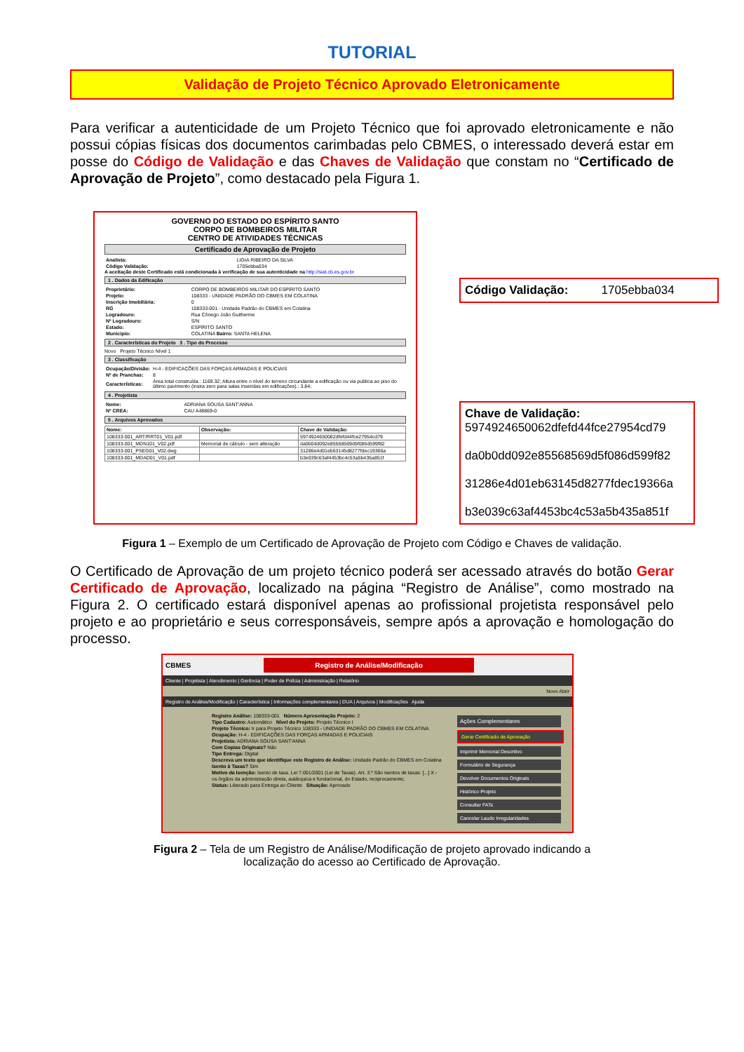TUTORIAL
Validação de Projeto Técnico Aprovado Eletronicamente
Para verificar a autenticidade de um Projeto Técnico que foi aprovado eletronicamente e não possui cópias físicas dos documentos carimbadas pelo CBMES, o interessado deverá estar em posse do Código de Validação e das Chaves de Validação que constam no “Certificado de Aprovação de Projeto”, como destacado pela Figura 1.
GOVERNO DO ESTADO DO ESPÍRITO SANTO
CORPO DE BOMBEIROS MILITAR
CENTRO DE ATIVIDADES TÉCNICAS
Certificado de Aprovação de Projeto
| Analista: | LIGIA RIBEIRO DA SILVA |
| Código Validação: | 1705ebba034 |
A aceitação deste Certificado está condicionada à verificação de sua autenticidade na http://siat.cb.es.gov.br
1 . Dados da Edificação
| Proprietário: | CORPO DE BOMBEIROS MILITAR DO ESPÍRITO SANTO |
| Projeto: | 108333 - UNIDADE PADRÃO DO CBMES EM COLATINA |
| Inscrição Imobiliária: | 0 |
| RG | 108333-001 - Unidade Padrão do CBMES em Colatina |
| Logradouro: | Rua Cônego João Guilherme |
| Nº Logradouro: | S/N |
| Estado: | ESPÍRITO SANTO |
| Municipio: | COLATINA Bairro: SANTA HELENA |
2 . Características do Projeto 3 . Tipo do Processo
Novo Projeto Técnico Nível 1
3 . Classificação
| Ocupação/Divisão: | H-4 - EDIFICAÇÕES DAS FORÇAS ARMADAS E POLICIAIS |
| Nº de Pranchas: | 8 |
| Características: | Área total construída.: 1169.32; Altura entre o nível do terreno circundante a edificação ou via publica ao piso do último pavimento (insira zero para salas inseridas em edificações).: 3.84; |
4 . Projetista
| Nome: | ADRIANA SOUSA SANT'ANNA |
| Nº CREA: | CAU A48869-0 |
5 . Arquivos Aprovados
| Nome: | Observação: | Chave de Validação: |
| --- | --- | --- |
| 108333-001_ART/RRT01_V01.pdf | | 5974924650062dfefd44fce27954cd79 |
| 108333-001_MDN101_V02.pdf | Memorial de cálculo - sem alteração | da0b0dd092e85568569d5f086d599f82 |
| 108333-001_PSEG01_V02.dwg | | 31286e4d01eb63145d8277fdec19366a |
| 108333-001_MDAD01_V01.pdf | | b3e039c63af4453bc4c53a5b435a851f |
Código Validação: 1705ebba034
Chave de Validação:
5974924650062dfefd44fce27954cd79
da0b0dd092e85568569d5f086d599f82
31286e4d01eb63145d8277fdec19366a
b3e039c63af4453bc4c53a5b435a851f
Figura 1 – Exemplo de um Certificado de Aprovação de Projeto com Código e Chaves de validação.
O Certificado de Aprovação de um projeto técnico poderá ser acessado através do botão Gerar Certificado de Aprovação, localizado na página “Registro de Análise”, como mostrado na Figura 2. O certificado estará disponível apenas ao profissional projetista responsável pelo projeto e ao proprietário e seus corresponsáveis, sempre após a aprovação e homologação do processo.
CBMES
Registro de Análise/Modificação
Cliente | Projetista | Atendimento | Gerência | Poder de Polícia | Administração | Relatório
Novo Abrir
Registro de Análise/Modificação | Característica | Informações complementares | DUA | Arquivos | Modificações Ajuda
Registro Análise: 108333-001 Número Apresentação Projeto: 2
Tipo Cadastro: Automático Nível do Projeto: Projeto Técnico I
Projeto Técnico: Ir para Projeto Técnico 108333 - UNIDADE PADRÃO DO CBMES EM COLATINA
Ocupação: H-4 - EDIFICAÇÕES DAS FORÇAS ARMADAS E POLICIAIS
Projetista: ADRIANA SOUSA SANT'ANNA
Com Copias Originais? Não
Tipo Entrega: Digital
Descreva um texto que identifique este Registro de Análise: Unidade Padrão do CBMES em Colatina
Isento à Taxas? Sim
Motivo da Isenção: Isento de taxa. Lei 7.001/2001 (Lei de Taxas). Art. 3.º São isentos de taxas: [...] X - os órgãos da administração direta, autárquica e fundacional, do Estado, reciprocamente;
Status: Liberado para Entrega ao Cliente Situação: Aprovado
Ações Complementares
Gerar Certificado de Aprovação
Imprimir Memorial Descritivo
Formulário de Segurança
Devolver Documentos Originais
Histórico Projeto
Consultar FATs
Cancelar Laudo Irregularidades
Figura 2 – Tela de um Registro de Análise/Modificação de projeto aprovado indicando a
localização do acesso ao Certificado de Aprovação.